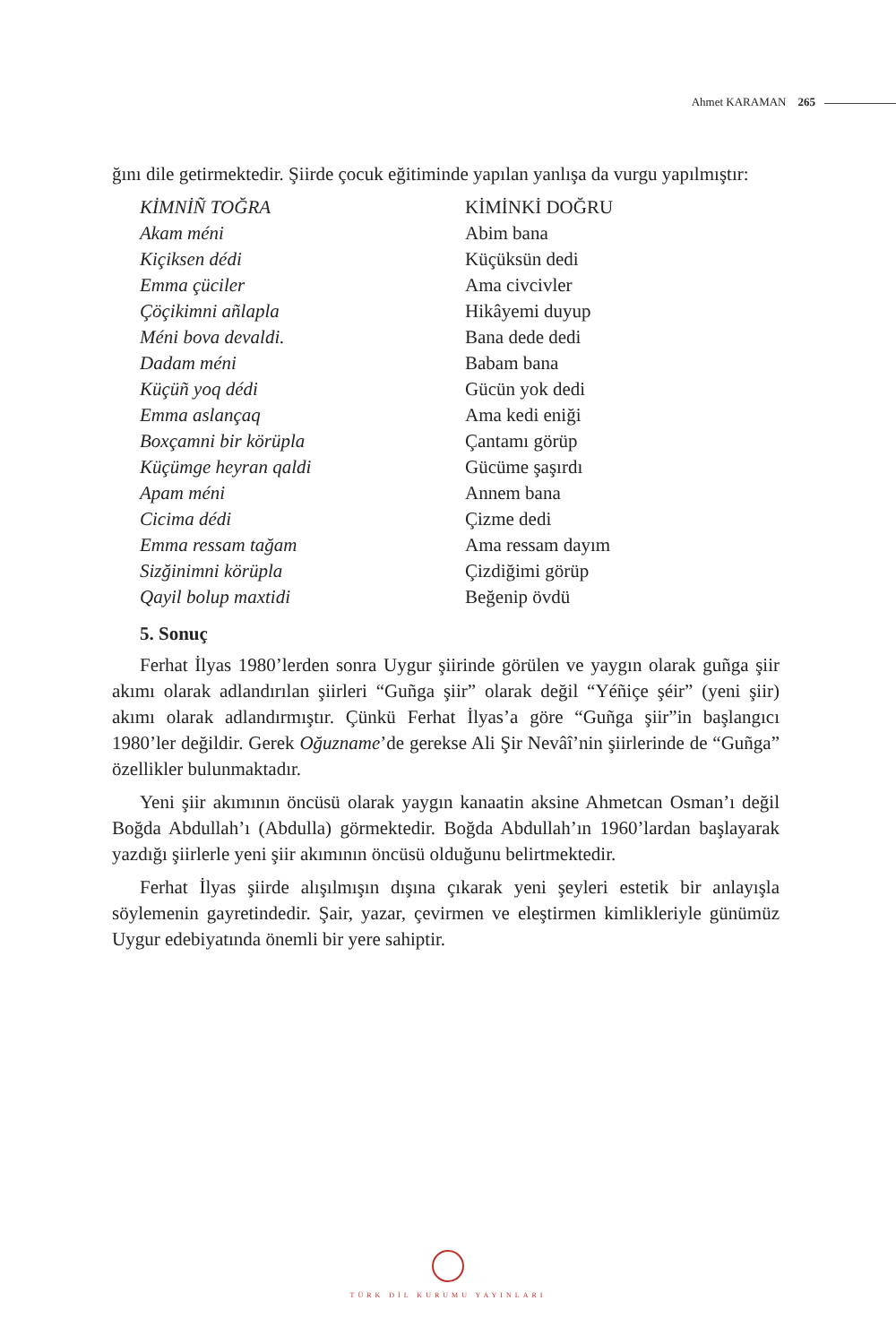Ahmet KARAMAN 265
ğını dile getirmektedir. Şiirde çocuk eğitiminde yapılan yanlışa da vurgu yapılmıştır:
| KİMNİÑ TOĞRA | KİMİNKİ DOĞRU |
| Akam méni | Abim bana |
| Kiçiksen dédi | Küçüksün dedi |
| Emma çüciler | Ama civcivler |
| Çöçikimni añlapla | Hikâyemi duyup |
| Méni bova devaldi. | Bana dede dedi |
| Dadam méni | Babam bana |
| Küçüñ yoq dédi | Gücün yok dedi |
| Emma aslançaq | Ama kedi eniği |
| Boxçamni bir körüpla | Çantamı görüp |
| Küçümge heyran qaldi | Gücüme şaşırdı |
| Apam méni | Annem bana |
| Cicima dédi | Çizme dedi |
| Emma ressam tağam | Ama ressam dayım |
| Sizğinimni körüpla | Çizdiğimi görüp |
| Qayil bolup maxtidi | Beğenip övdü |
5. Sonuç
Ferhat İlyas 1980’lerden sonra Uygur şiirinde görülen ve yaygın olarak guñga şiir akımı olarak adlandırılan şiirleri “Guñga şiir” olarak değil “Yéñiçe şéir” (yeni şiir) akımı olarak adlandırmıştır. Çünkü Ferhat İlyas’a göre “Guñga şiir”in başlangıcı 1980’ler değildir. Gerek Oğuzname’de gerekse Ali Şir Nevâî’nin şiirlerinde de “Guñga” özellikler bulunmaktadır.
Yeni şiir akımının öncüsü olarak yaygın kanaatin aksine Ahmetcan Osman’ı değil Boğda Abdullah’ı (Abdulla) görmektedir. Boğda Abdullah’ın 1960’lardan başlayarak yazdığı şiirlerle yeni şiir akımının öncüsü olduğunu belirtmektedir.
Ferhat İlyas şiirde alışılmışın dışına çıkarak yeni şeyleri estetik bir anlayışla söylemenin gayretindedir. Şair, yazar, çevirmen ve eleştirmen kimlikleriyle günümüz Uygur edebiyatında önemli bir yere sahiptir.
TÜRK DİL KURUMU YAYINLARI